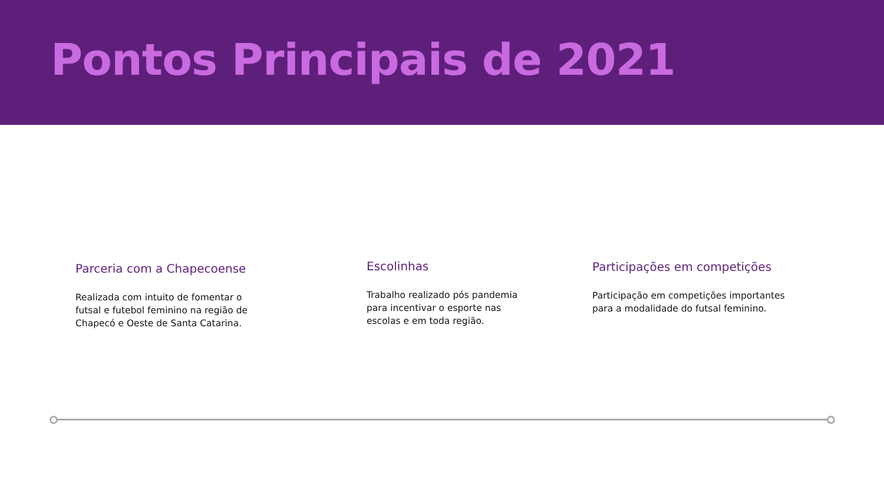Pontos Principais de 2021
Parceria com a Chapecoense
Realizada com intuito de fomentar o
futsal e futebol feminino na região de
Chapecó e Oeste de Santa Catarina.
Escolinhas
Trabalho realizado pós pandemia
para incentivar o esporte nas
escolas e em toda região.
Participações em competições
Participação em competições importantes
para a modalidade do futsal feminino.